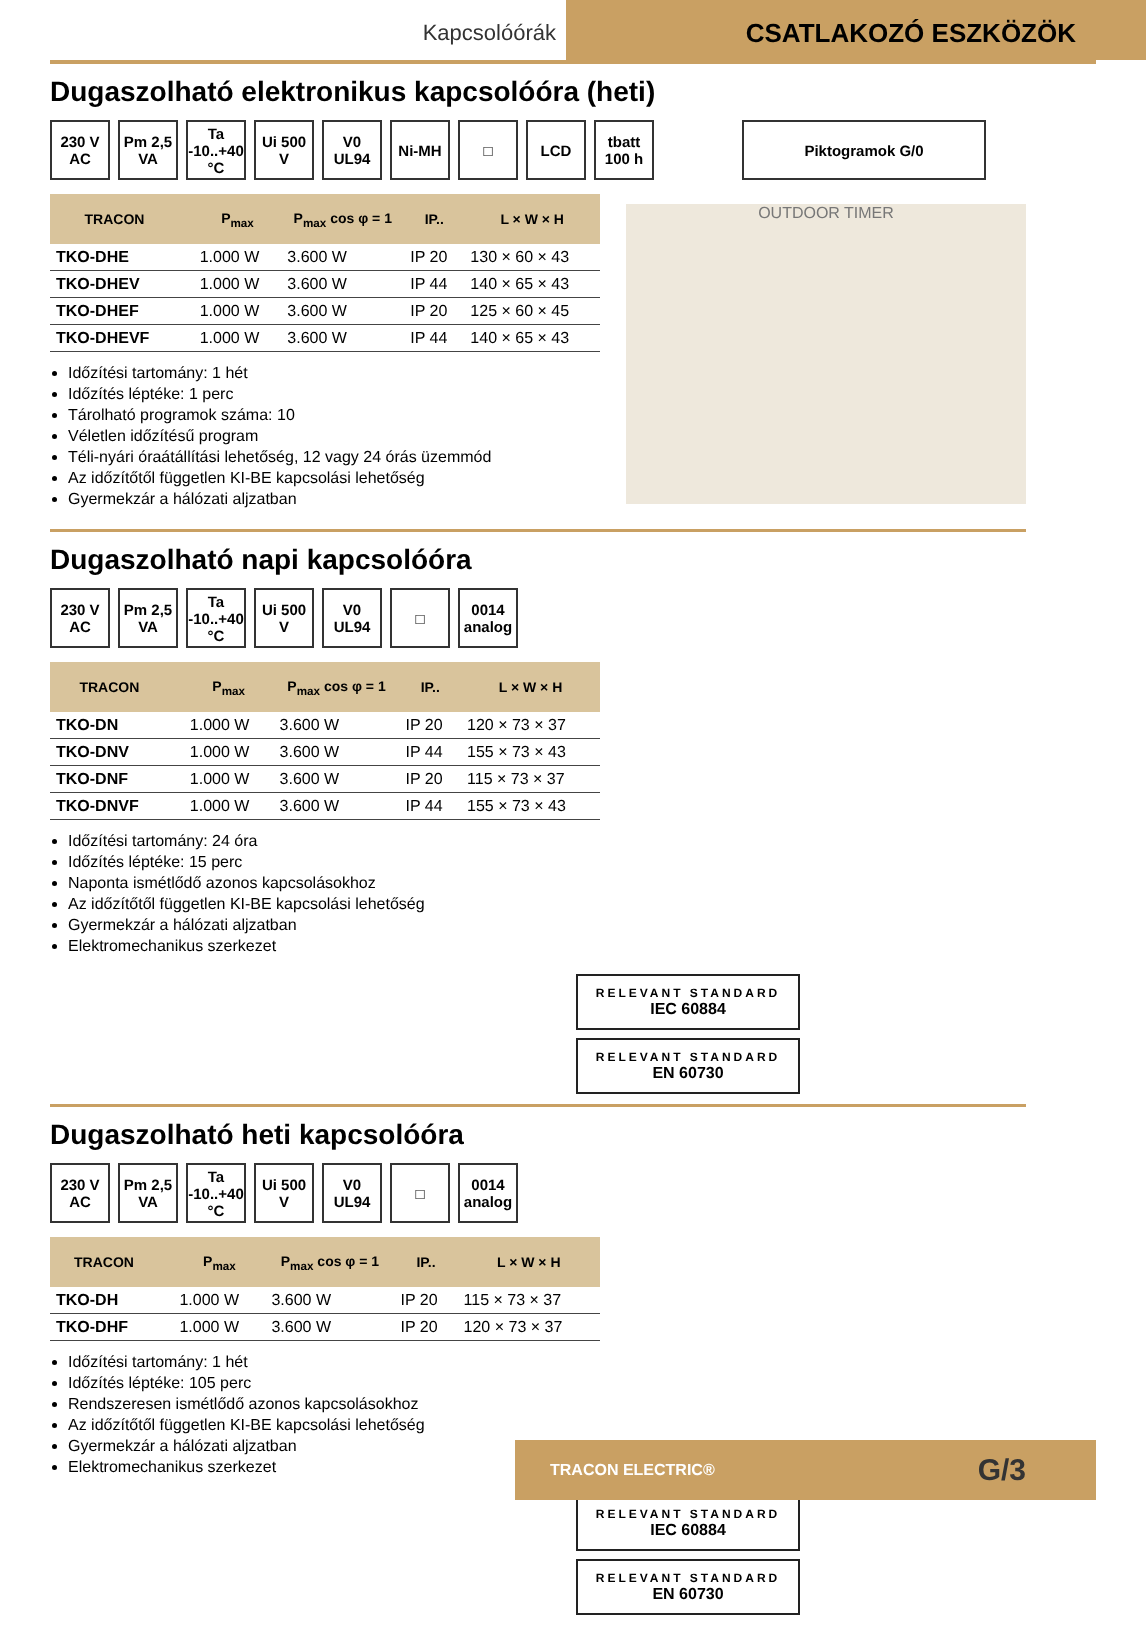Kapcsolóórák
CSATLAKOZÓ ESZKÖZÖK
Dugaszolható elektronikus kapcsolóóra (heti)
230 V AC
Pm 2,5 VA
Ta -10..+40 °C
Ui 500 V
V0 UL94
Ni-MH □ LCD tbatt 100 h
Piktogramok G/0
| TRACON | | P<sub>max</sub> | P<sub>max</sub> cos φ = 1 | IP.. | L × W × H |
| --- | --- | --- | --- | --- | --- |
| TKO-DHE | | 1.000 W | 3.600 W | IP 20 | 130 × 60 × 43 |
| TKO-DHEV | | 1.000 W | 3.600 W | IP 44 | 140 × 65 × 43 |
| TKO-DHEF | | 1.000 W | 3.600 W | IP 20 | 125 × 60 × 45 |
| TKO-DHEVF | | 1.000 W | 3.600 W | IP 44 | 140 × 65 × 43 |
Időzítési tartomány: 1 hét
Időzítés léptéke: 1 perc
Tárolható programok száma: 10
Véletlen időzítésű program
Téli-nyári óraátállítási lehetőség, 12 vagy 24 órás üzemmód
Az időzítőtől független KI-BE kapcsolási lehetőség
Gyermekzár a hálózati aljzatban
OUTDOOR TIMER
Dugaszolható napi kapcsolóóra
230 V AC
Pm 2,5 VA
Ta -10..+40 °C
Ui 500 V
V0 UL94
□ 0014 analog
| TRACON | | P<sub>max</sub> | P<sub>max</sub> cos φ = 1 | IP.. | L × W × H |
| --- | --- | --- | --- | --- | --- |
| TKO-DN | | 1.000 W | 3.600 W | IP 20 | 120 × 73 × 37 |
| TKO-DNV | | 1.000 W | 3.600 W | IP 44 | 155 × 73 × 43 |
| TKO-DNF | | 1.000 W | 3.600 W | IP 20 | 115 × 73 × 37 |
| TKO-DNVF | | 1.000 W | 3.600 W | IP 44 | 155 × 73 × 43 |
Időzítési tartomány: 24 óra
Időzítés léptéke: 15 perc
Naponta ismétlődő azonos kapcsolásokhoz
Az időzítőtől független KI-BE kapcsolási lehetőség
Gyermekzár a hálózati aljzatban
Elektromechanikus szerkezet
RELEVANT STANDARD IEC 60884
RELEVANT STANDARD EN 60730
Dugaszolható heti kapcsolóóra
230 V AC
Pm 2,5 VA
Ta -10..+40 °C
Ui 500 V
V0 UL94
□ 0014 analog
| TRACON | | P<sub>max</sub> | P<sub>max</sub> cos φ = 1 | IP.. | L × W × H |
| --- | --- | --- | --- | --- | --- |
| TKO-DH | | 1.000 W | 3.600 W | IP 20 | 115 × 73 × 37 |
| TKO-DHF | | 1.000 W | 3.600 W | IP 20 | 120 × 73 × 37 |
Időzítési tartomány: 1 hét
Időzítés léptéke: 105 perc
Rendszeresen ismétlődő azonos kapcsolásokhoz
Az időzítőtől független KI-BE kapcsolási lehetőség
Gyermekzár a hálózati aljzatban
Elektromechanikus szerkezet
RELEVANT STANDARD IEC 60884
RELEVANT STANDARD EN 60730
TRACON ELECTRIC® G/3